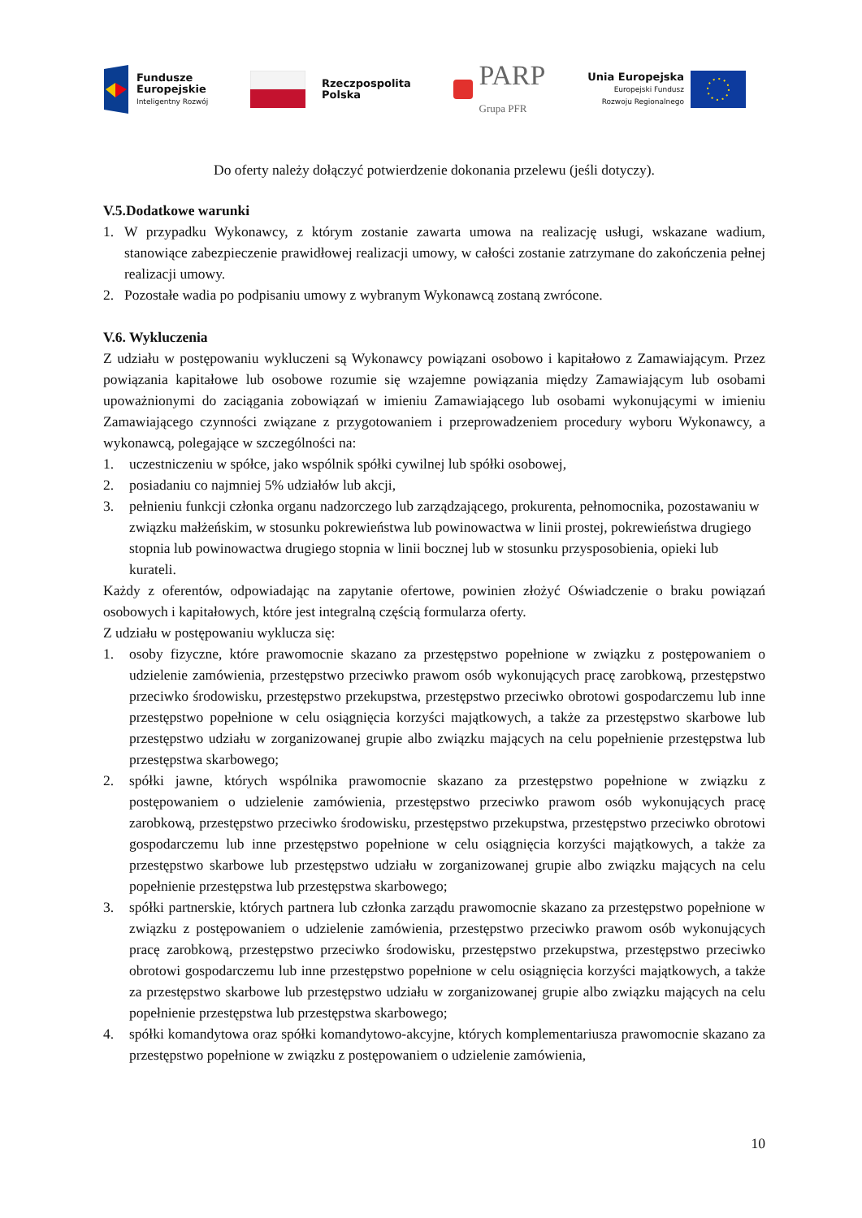Fundusze
Europejskie
Inteligentny Rozwój
Rzeczpospolita
Polska
PARP
Grupa PFR
Unia Europejska
Europejski Fundusz
Rozwoju Regionalnego
Do oferty należy dołączyć potwierdzenie dokonania przelewu (jeśli dotyczy).
V.5.Dodatkowe warunki
1. W przypadku Wykonawcy, z którym zostanie zawarta umowa na realizację usługi, wskazane wadium, stanowiące zabezpieczenie prawidłowej realizacji umowy, w całości zostanie zatrzymane do zakończenia pełnej realizacji umowy.
2. Pozostałe wadia po podpisaniu umowy z wybranym Wykonawcą zostaną zwrócone.
V.6. Wykluczenia
Z udziału w postępowaniu wykluczeni są Wykonawcy powiązani osobowo i kapitałowo z Zamawiającym. Przez powiązania kapitałowe lub osobowe rozumie się wzajemne powiązania między Zamawiającym lub osobami upoważnionymi do zaciągania zobowiązań w imieniu Zamawiającego lub osobami wykonującymi w imieniu Zamawiającego czynności związane z przygotowaniem i przeprowadzeniem procedury wyboru Wykonawcy, a wykonawcą, polegające w szczególności na:
1. uczestniczeniu w spółce, jako wspólnik spółki cywilnej lub spółki osobowej,
2. posiadaniu co najmniej 5% udziałów lub akcji,
3. pełnieniu funkcji członka organu nadzorczego lub zarządzającego, prokurenta, pełnomocnika, pozostawaniu w związku małżeńskim, w stosunku pokrewieństwa lub powinowactwa w linii prostej, pokrewieństwa drugiego stopnia lub powinowactwa drugiego stopnia w linii bocznej lub w stosunku przysposobienia, opieki lub kurateli.
Każdy z oferentów, odpowiadając na zapytanie ofertowe, powinien złożyć Oświadczenie o braku powiązań osobowych i kapitałowych, które jest integralną częścią formularza oferty.
Z udziału w postępowaniu wyklucza się:
1. osoby fizyczne, które prawomocnie skazano za przestępstwo popełnione w związku z postępowaniem o udzielenie zamówienia, przestępstwo przeciwko prawom osób wykonujących pracę zarobkową, przestępstwo przeciwko środowisku, przestępstwo przekupstwa, przestępstwo przeciwko obrotowi gospodarczemu lub inne przestępstwo popełnione w celu osiągnięcia korzyści majątkowych, a także za przestępstwo skarbowe lub przestępstwo udziału w zorganizowanej grupie albo związku mających na celu popełnienie przestępstwa lub przestępstwa skarbowego;
2. spółki jawne, których wspólnika prawomocnie skazano za przestępstwo popełnione w związku z postępowaniem o udzielenie zamówienia, przestępstwo przeciwko prawom osób wykonujących pracę zarobkową, przestępstwo przeciwko środowisku, przestępstwo przekupstwa, przestępstwo przeciwko obrotowi gospodarczemu lub inne przestępstwo popełnione w celu osiągnięcia korzyści majątkowych, a także za przestępstwo skarbowe lub przestępstwo udziału w zorganizowanej grupie albo związku mających na celu popełnienie przestępstwa lub przestępstwa skarbowego;
3. spółki partnerskie, których partnera lub członka zarządu prawomocnie skazano za przestępstwo popełnione w związku z postępowaniem o udzielenie zamówienia, przestępstwo przeciwko prawom osób wykonujących pracę zarobkową, przestępstwo przeciwko środowisku, przestępstwo przekupstwa, przestępstwo przeciwko obrotowi gospodarczemu lub inne przestępstwo popełnione w celu osiągnięcia korzyści majątkowych, a także za przestępstwo skarbowe lub przestępstwo udziału w zorganizowanej grupie albo związku mających na celu popełnienie przestępstwa lub przestępstwa skarbowego;
4. spółki komandytowa oraz spółki komandytowo-akcyjne, których komplementariusza prawomocnie skazano za przestępstwo popełnione w związku z postępowaniem o udzielenie zamówienia,
10